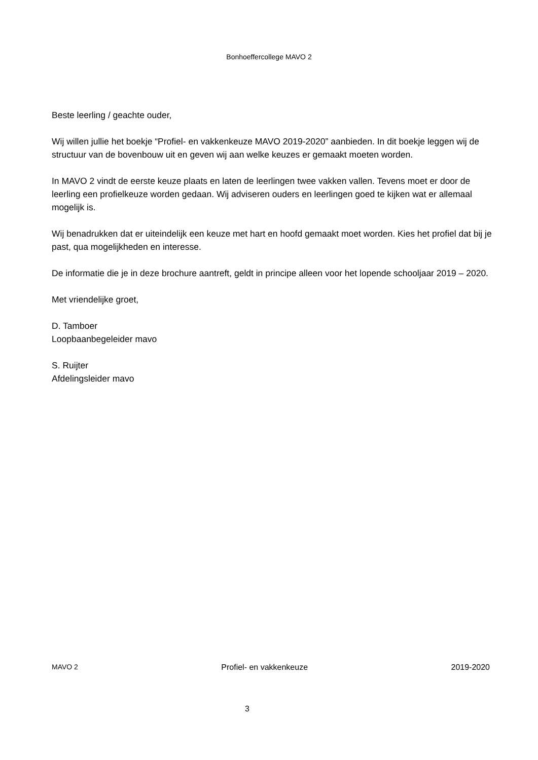Bonhoeffercollege MAVO 2
Beste leerling / geachte ouder,
Wij willen jullie het boekje “Profiel- en vakkenkeuze MAVO 2019-2020” aanbieden. In dit boekje leggen wij de structuur van de bovenbouw uit en geven wij aan welke keuzes er gemaakt moeten worden.
In MAVO 2 vindt de eerste keuze plaats en laten de leerlingen twee vakken vallen. Tevens moet er door de leerling een profielkeuze worden gedaan. Wij adviseren ouders en leerlingen goed te kijken wat er allemaal mogelijk is.
Wij benadrukken dat er uiteindelijk een keuze met hart en hoofd gemaakt moet worden. Kies het profiel dat bij je past, qua mogelijkheden en interesse.
De informatie die je in deze brochure aantreft, geldt in principe alleen voor het lopende schooljaar 2019 – 2020.
Met vriendelijke groet,
D. Tamboer
Loopbaanbegeleider mavo
S. Ruijter
Afdelingsleider mavo
MAVO 2 Profiel- en vakkenkeuze 2019-2020
3